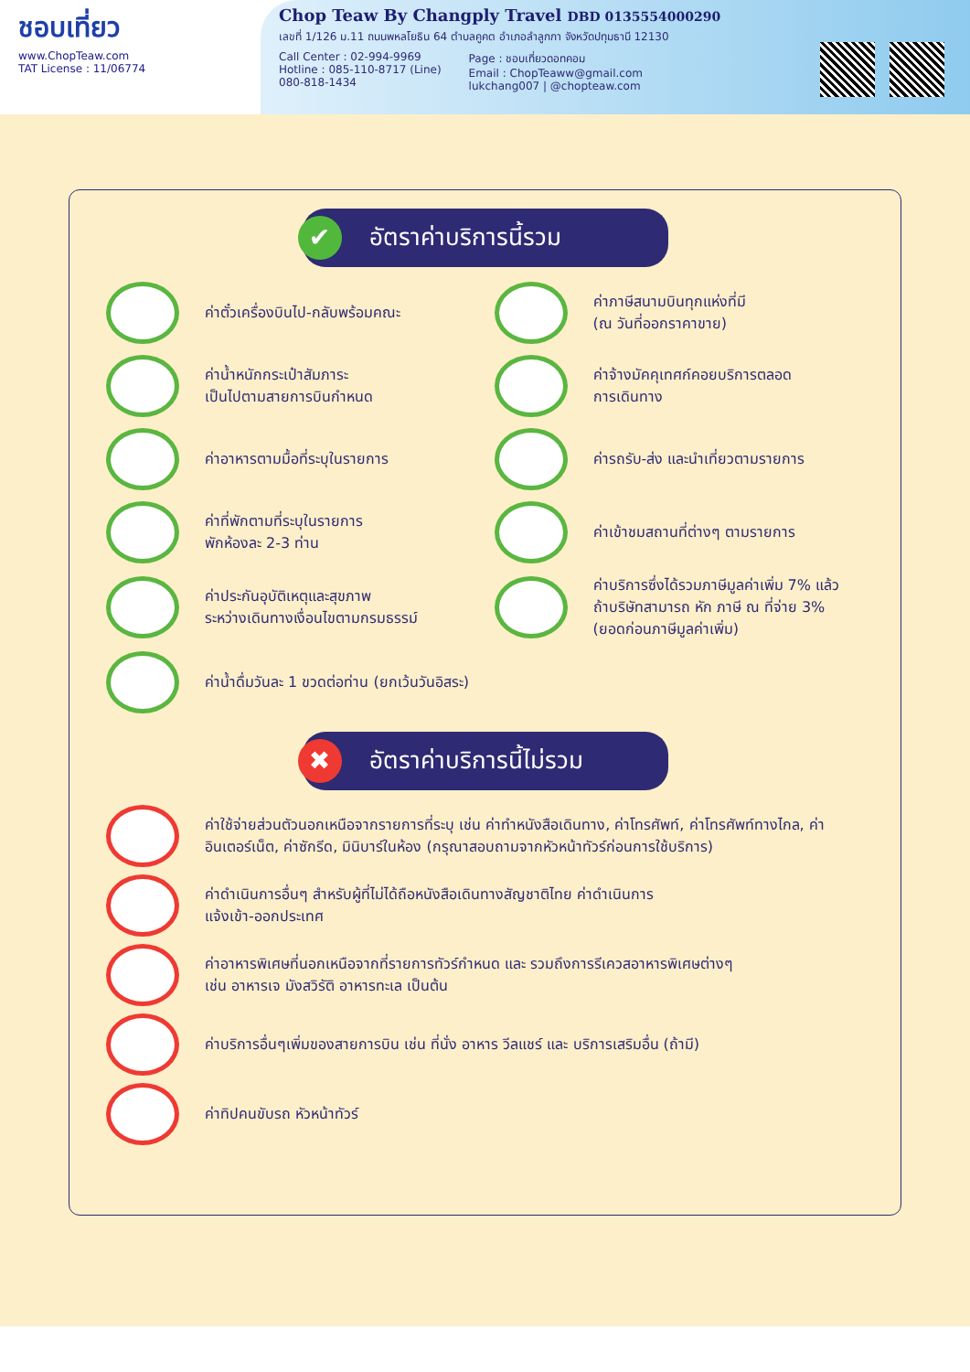ชอบเที่ยว
www.ChopTeaw.com
TAT License : 11/06774
Chop Teaw By Changply Travel DBD 0135554000290
เลขที่ 1/126 ม.11 ถนนพหลโยธิน 64 ตำบลคูคต อำเภอลำลูกกา จังหวัดปทุมธานี 12130
Call Center : 02-994-9969
Hotline : 085-110-8717 (Line)
080-818-1434
Page : ชอบเที่ยวดอทคอม
Email : ChopTeaww@gmail.com
lukchang007 | @chopteaw.com
✔ อัตราค่าบริการนี้รวม
ค่าตั๋วเครื่องบินไป-กลับพร้อมคณะ
ค่าภาษีสนามบินทุกแห่งที่มี
(ณ วันที่ออกราคาขาย)
ค่าน้ำหนักกระเป๋าสัมภาระ
เป็นไปตามสายการบินกำหนด
ค่าจ้างมัคคุเทศก์คอยบริการตลอด
การเดินทาง
ค่าอาหารตามมื้อที่ระบุในรายการ
ค่ารถรับ-ส่ง และนำเที่ยวตามรายการ
ค่าที่พักตามที่ระบุในรายการ
พักห้องละ 2-3 ท่าน
ค่าเข้าชมสถานที่ต่างๆ ตามรายการ
ค่าประกันอุบัติเหตุและสุขภาพ
ระหว่างเดินทางเงื่อนไขตามกรมธรรม์
ค่าบริการซึ่งได้รวมภาษีมูลค่าเพิ่ม 7% แล้ว
ถ้าบริษัทสามารถ หัก ภาษี ณ ที่จ่าย 3%
(ยอดก่อนภาษีมูลค่าเพิ่ม)
ค่าน้ำดื่มวันละ 1 ขวดต่อท่าน (ยกเว้นวันอิสระ)
✖ อัตราค่าบริการนี้ไม่รวม
ค่าใช้จ่ายส่วนตัวนอกเหนือจากรายการที่ระบุ เช่น ค่าทำหนังสือเดินทาง, ค่าโทรศัพท์, ค่าโทรศัพท์ทางไกล, ค่าอินเตอร์เน็ต, ค่าซักรีด, มินิบาร์ในห้อง (กรุณาสอบถามจากหัวหน้าทัวร์ก่อนการใช้บริการ)
ค่าดำเนินการอื่นๆ สำหรับผู้ที่ไม่ได้ถือหนังสือเดินทางสัญชาติไทย ค่าดำเนินการ
แจ้งเข้า-ออกประเทศ
ค่าอาหารพิเศษที่นอกเหนือจากที่รายการทัวร์กำหนด และ รวมถึงการรีเควสอาหารพิเศษต่างๆ
เช่น อาหารเจ มังสวิรัติ อาหารทะเล เป็นต้น
ค่าบริการอื่นๆเพิ่มของสายการบิน เช่น ที่นั่ง อาหาร วีลแชร์ และ บริการเสริมอื่น (ถ้ามี)
ค่าทิปคนขับรถ หัวหน้าทัวร์